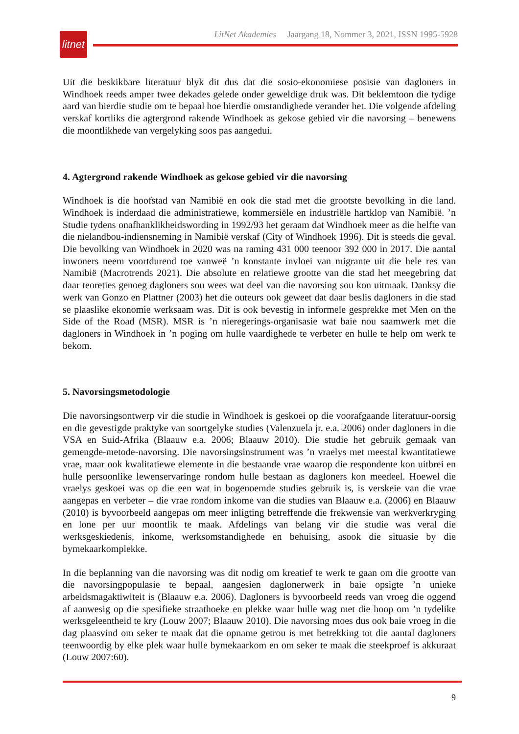litnet
LitNet Akademies Jaargang 18, Nommer 3, 2021, ISSN 1995-5928
Uit die beskikbare literatuur blyk dit dus dat die sosio-ekonomiese posisie van dagloners in Windhoek reeds amper twee dekades gelede onder geweldige druk was. Dit beklemtoon die tydige aard van hierdie studie om te bepaal hoe hierdie omstandighede verander het. Die volgende afdeling verskaf kortliks die agtergrond rakende Windhoek as gekose gebied vir die navorsing – benewens die moontlikhede van vergelyking soos pas aangedui.
4. Agtergrond rakende Windhoek as gekose gebied vir die navorsing
Windhoek is die hoofstad van Namibië en ook die stad met die grootste bevolking in die land. Windhoek is inderdaad die administratiewe, kommersiële en industriële hartklop van Namibië. ’n Studie tydens onafhanklikheidswording in 1992/93 het geraam dat Windhoek meer as die helfte van die nielandbou-indiensneming in Namibië verskaf (City of Windhoek 1996). Dit is steeds die geval. Die bevolking van Windhoek in 2020 was na raming 431 000 teenoor 392 000 in 2017. Die aantal inwoners neem voortdurend toe vanweë ’n konstante invloei van migrante uit die hele res van Namibië (Macrotrends 2021). Die absolute en relatiewe grootte van die stad het meegebring dat daar teoreties genoeg dagloners sou wees wat deel van die navorsing sou kon uitmaak. Danksy die werk van Gonzo en Plattner (2003) het die outeurs ook geweet dat daar beslis dagloners in die stad se plaaslike ekonomie werksaam was. Dit is ook bevestig in informele gesprekke met Men on the Side of the Road (MSR). MSR is ’n nieregerings-organisasie wat baie nou saamwerk met die dagloners in Windhoek in ’n poging om hulle vaardighede te verbeter en hulle te help om werk te bekom.
5. Navorsingsmetodologie
Die navorsingsontwerp vir die studie in Windhoek is geskoei op die voorafgaande literatuur-oorsig en die gevestigde praktyke van soortgelyke studies (Valenzuela jr. e.a. 2006) onder dagloners in die VSA en Suid-Afrika (Blaauw e.a. 2006; Blaauw 2010). Die studie het gebruik gemaak van gemengde-metode-navorsing. Die navorsingsinstrument was ’n vraelys met meestal kwantitatiewe vrae, maar ook kwalitatiewe elemente in die bestaande vrae waarop die respondente kon uitbrei en hulle persoonlike lewenservaringe rondom hulle bestaan as dagloners kon meedeel. Hoewel die vraelys geskoei was op die een wat in bogenoemde studies gebruik is, is verskeie van die vrae aangepas en verbeter – die vrae rondom inkome van die studies van Blaauw e.a. (2006) en Blaauw (2010) is byvoorbeeld aangepas om meer inligting betreffende die frekwensie van werkverkryging en lone per uur moontlik te maak. Afdelings van belang vir die studie was veral die werksgeskiedenis, inkome, werksomstandighede en behuising, asook die situasie by die bymekaarkomplekke.
In die beplanning van die navorsing was dit nodig om kreatief te werk te gaan om die grootte van die navorsingpopulasie te bepaal, aangesien daglonerwerk in baie opsigte ’n unieke arbeidsmagaktiwiteit is (Blaauw e.a. 2006). Dagloners is byvoorbeeld reeds van vroeg die oggend af aanwesig op die spesifieke straathoeke en plekke waar hulle wag met die hoop om ’n tydelike werksgeleentheid te kry (Louw 2007; Blaauw 2010). Die navorsing moes dus ook baie vroeg in die dag plaasvind om seker te maak dat die opname getrou is met betrekking tot die aantal dagloners teenwoordig by elke plek waar hulle bymekaarkom en om seker te maak die steekproef is akkuraat (Louw 2007:60).
9